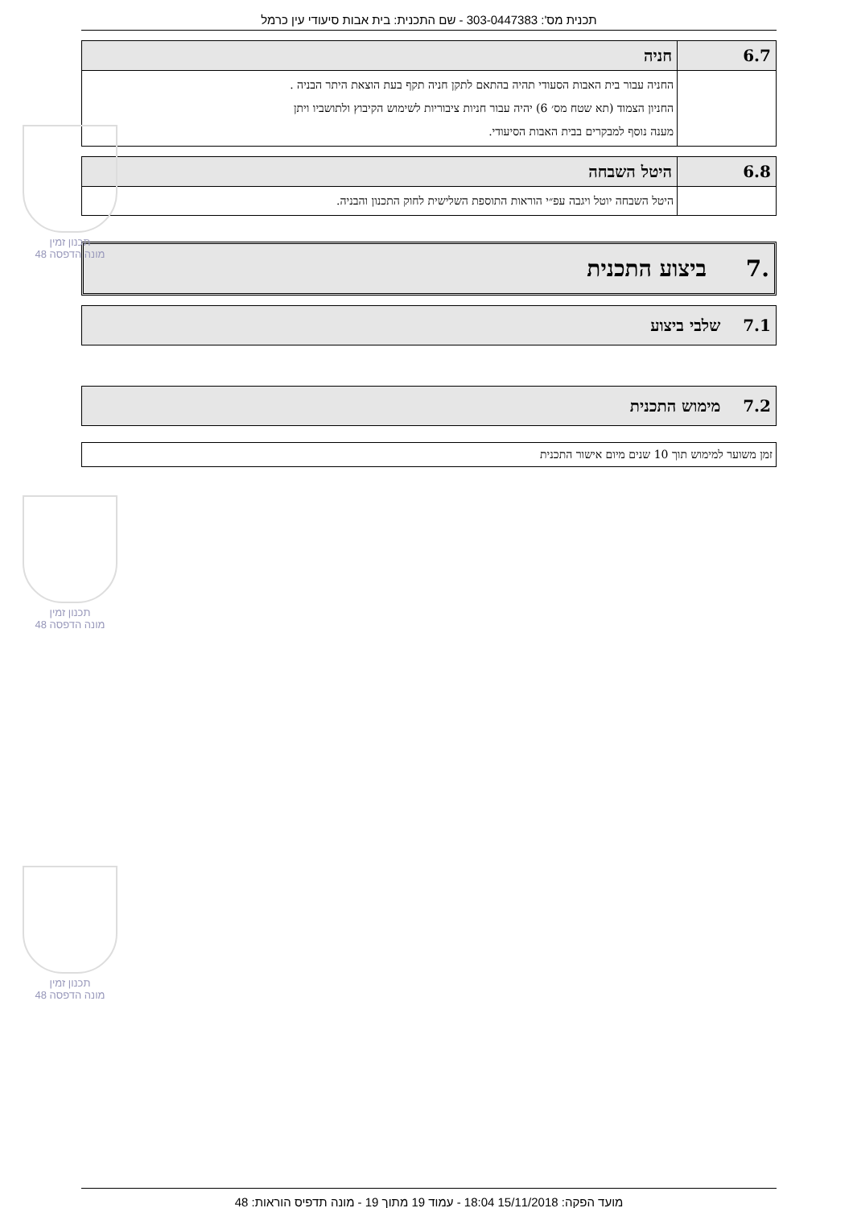תכנית מס': 303-0447383 - שם התכנית: בית אבות סיעודי עין כרמל
| 6.7 | חניה |
| --- | --- |
| | החניה עבור בית האבות הסעודי תהיה בהתאם לתקן חניה תקף בעת הוצאת היתר הבניה . החניון הצמוד (תא שטח מס׳ 6) יהיה עבור חניות ציבוריות לשימוש הקיבוץ ולתושביו ויתן מענה נוסף למבקרים בבית האבות הסיעודי. |
| 6.8 | היטל השבחה |
| --- | --- |
| | היטל השבחה יוטל ויגבה עפ״י הוראות התוספת השלישית לחוק התכנון והבניה. |
.7 ביצוע התכנית
7.1 שלבי ביצוע
7.2 מימוש התכנית
זמן משוער למימוש תוך 10 שנים מיום אישור התכנית
תכנון זמין
מונה הדפסה 48
תכנון זמין
מונה הדפסה 48
תכנון זמין
מונה הדפסה 48
מועד הפקה: 15/11/2018 18:04 - עמוד 19 מתוך 19 - מונה תדפיס הוראות: 48